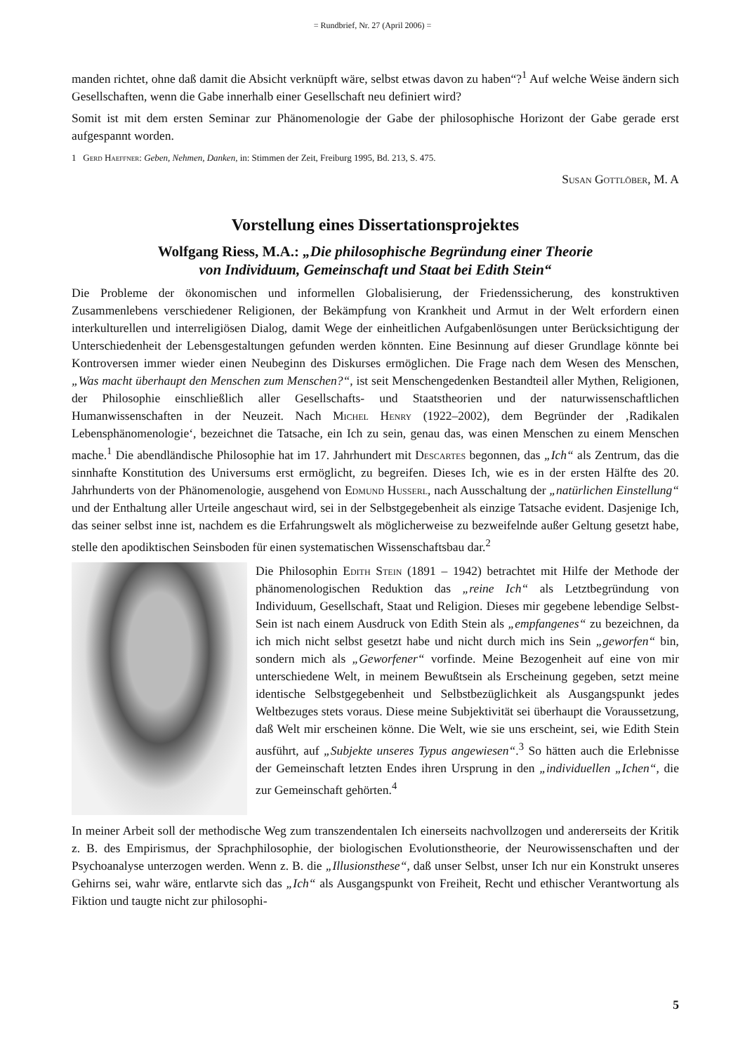= Rundbrief, Nr. 27 (April 2006) =
manden richtet, ohne daß damit die Absicht verknüpft wäre, selbst etwas davon zu haben“?<sup>1</sup> Auf welche Weise ändern sich Gesellschaften, wenn die Gabe innerhalb einer Gesellschaft neu definiert wird?
Somit ist mit dem ersten Seminar zur Phänomenologie der Gabe der philosophische Horizont der Gabe gerade erst aufgespannt worden.
1 Gerd Haeffner: Geben, Nehmen, Danken, in: Stimmen der Zeit, Freiburg 1995, Bd. 213, S. 475.
Susan Gottlöber, M. A
Vorstellung eines Dissertationsprojektes
Wolfgang Riess, M.A.: „Die philosophische Begründung einer Theorie
von Individuum, Gemeinschaft und Staat bei Edith Stein“
Die Probleme der ökonomischen und informellen Globalisierung, der Friedenssicherung, des konstruktiven Zusammenlebens verschiedener Religionen, der Bekämpfung von Krankheit und Armut in der Welt erfordern einen interkulturellen und interreligiösen Dialog, damit Wege der einheitlichen Aufgabenlösungen unter Berücksichtigung der Unterschiedenheit der Lebensgestaltungen gefunden werden könnten. Eine Besinnung auf dieser Grundlage könnte bei Kontroversen immer wieder einen Neubeginn des Diskurses ermöglichen. Die Frage nach dem Wesen des Menschen, „Was macht überhaupt den Menschen zum Menschen?“, ist seit Menschengedenken Bestandteil aller Mythen, Religionen, der Philosophie einschließlich aller Gesellschafts- und Staatstheorien und der naturwissenschaftlichen Humanwissenschaften in der Neuzeit. Nach Michel Henry (1922–2002), dem Begründer der ‚Radikalen Lebensphänomenologie‘, bezeichnet die Tatsache, ein Ich zu sein, genau das, was einen Menschen zu einem Menschen mache.<sup>1</sup> Die abendländische Philosophie hat im 17. Jahrhundert mit Descartes begonnen, das „Ich“ als Zentrum, das die sinnhafte Konstitution des Universums erst ermöglicht, zu begreifen. Dieses Ich, wie es in der ersten Hälfte des 20. Jahrhunderts von der Phänomenologie, ausgehend von Edmund Husserl, nach Ausschaltung der „natürlichen Einstellung“ und der Enthaltung aller Urteile angeschaut wird, sei in der Selbstgegebenheit als einzige Tatsache evident. Dasjenige Ich, das seiner selbst inne ist, nachdem es die Erfahrungswelt als möglicherweise zu bezweifelnde außer Geltung gesetzt habe, stelle den apodiktischen Seinsboden für einen systematischen Wissenschaftsbau dar.<sup>2</sup>
Die Philosophin Edith Stein (1891 – 1942) betrachtet mit Hilfe der Methode der phänomenologischen Reduktion das „reine Ich“ als Letztbegründung von Individuum, Gesellschaft, Staat und Religion. Dieses mir gegebene lebendige Selbst-Sein ist nach einem Ausdruck von Edith Stein als „empfangenes“ zu bezeichnen, da ich mich nicht selbst gesetzt habe und nicht durch mich ins Sein „geworfen“ bin, sondern mich als „Geworfener“ vorfinde. Meine Bezogenheit auf eine von mir unterschiedene Welt, in meinem Bewußtsein als Erscheinung gegeben, setzt meine identische Selbstgegebenheit und Selbstbezüglichkeit als Ausgangspunkt jedes Weltbezuges stets voraus. Diese meine Subjektivität sei überhaupt die Voraussetzung, daß Welt mir erscheinen könne. Die Welt, wie sie uns erscheint, sei, wie Edith Stein ausführt, auf „Subjekte unseres Typus angewiesen“.<sup>3</sup> So hätten auch die Erlebnisse der Gemeinschaft letzten Endes ihren Ursprung in den „individuellen „Ichen“, die zur Gemeinschaft gehörten.<sup>4</sup>
In meiner Arbeit soll der methodische Weg zum transzendentalen Ich einerseits nachvollzogen und andererseits der Kritik z. B. des Empirismus, der Sprachphilosophie, der biologischen Evolutionstheorie, der Neurowissenschaften und der Psychoanalyse unterzogen werden. Wenn z. B. die „Illusionsthese“, daß unser Selbst, unser Ich nur ein Konstrukt unseres Gehirns sei, wahr wäre, entlarvte sich das „Ich“ als Ausgangspunkt von Freiheit, Recht und ethischer Verantwortung als Fiktion und taugte nicht zur philosophi-
5